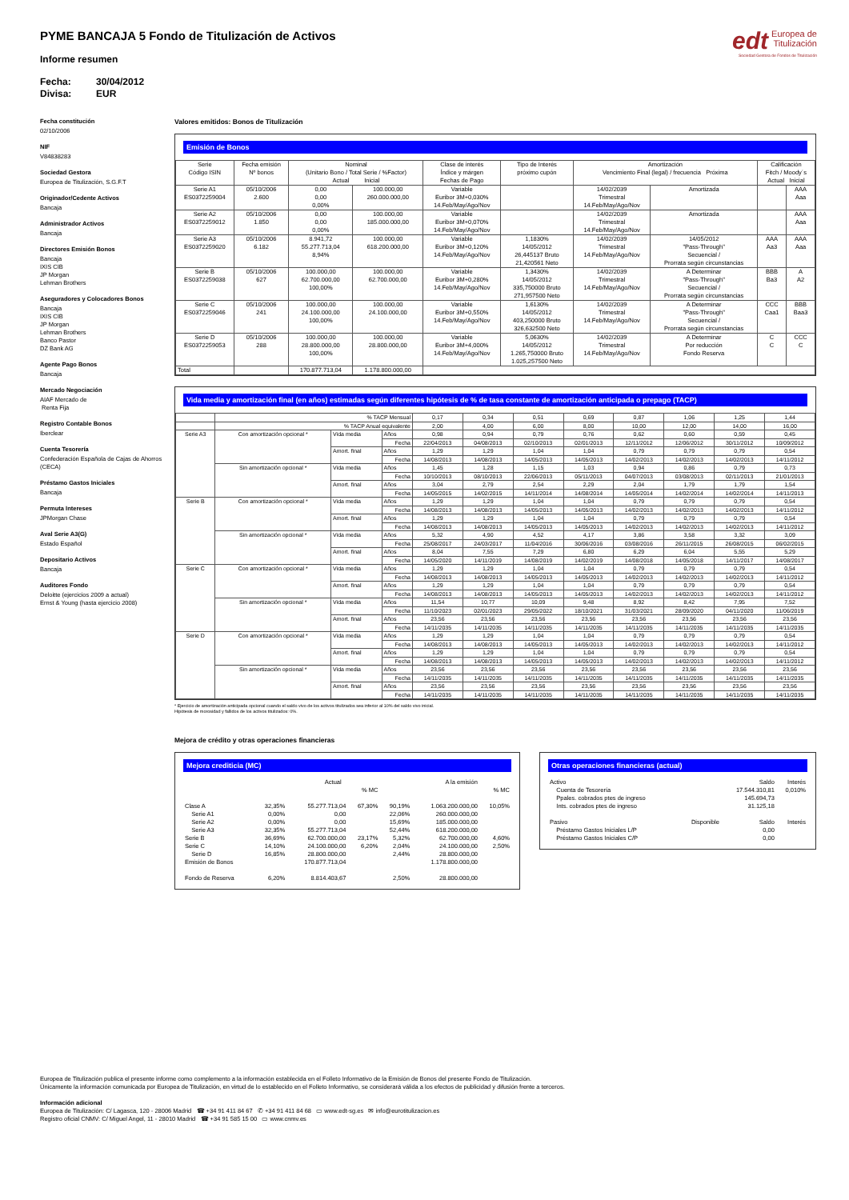edt Europea de
Titulización
Sociedad Gestora de Fondos de Titulización
PYME BANCAJA 5 Fondo de Titulización de Activos
Informe resumen
Fecha: 30/04/2012
Divisa: EUR
Fecha constitución
02/10/2006
NIF
V84838283
Sociedad Gestora
Europea de Titulización, S.G.F.T
Originador/Cedente Activos
Bancaja
Administrador Activos
Bancaja
Directores Emisión Bonos
Bancaja
IXIS CIB
JP Morgan
Lehman Brothers
Aseguradores y Colocadores Bonos
Bancaja
IXIS CIB
JP Morgan
Lehman Brothers
Banco Pastor
DZ Bank AG
Agente Pago Bonos
Bancaja
Mercado Negociación
AIAF Mercado de
Renta Fija
Registro Contable Bonos
Iberclear
Cuenta Tesorería
Confederación Española de Cajas de Ahorros
(CECA)
Préstamo Gastos Iniciales
Bancaja
Permuta Intereses
JPMorgan Chase
Aval Serie A3(G)
Estado Español
Depositario Activos
Bancaja
Auditores Fondo
Deloitte (ejercicios 2009 a actual)
Ernst & Young (hasta ejercicio 2008)
Valores emitidos: Bonos de Titulización
Emisión de Bonos
| Serie Código ISIN | Fecha emisión Nº bonos | Nominal (Unitario Bono / Total Serie / %Factor) Actual Inicial | | Clase de interés Índice y márgen Fechas de Pago | Tipo de Interés próximo cupón | Amortización Vencimiento Final (legal) / frecuencia Próxima | | Calificación Fitch / Moody´s Actual Inicial | |
| --- | --- | --- | --- | --- | --- | --- | --- | --- | --- |
| Serie A1 ES0372259004 | 05/10/2006 2.600 | 0,00 0,00 0,00% | 100.000,00 260.000.000,00 | Variable Euribor 3M+0,030% 14.Feb/May/Ago/Nov | | 14/02/2039 Trimestral 14.Feb/May/Ago/Nov | Amortizada | | AAA Aaa |
| Serie A2 ES0372259012 | 05/10/2006 1.850 | 0,00 0,00 0,00% | 100.000,00 185.000.000,00 | Variable Euribor 3M+0,070% 14.Feb/May/Ago/Nov | | 14/02/2039 Trimestral 14.Feb/May/Ago/Nov | Amortizada | | AAA Aaa |
| Serie A3 ES0372259020 | 05/10/2006 6.182 | 8.941,72 55.277.713,04 8,94% | 100.000,00 618.200.000,00 | Variable Euribor 3M+0,120% 14.Feb/May/Ago/Nov | 1,1830% 14/05/2012 26,445137 Bruto 21,420561 Neto | 14/02/2039 Trimestral 14.Feb/May/Ago/Nov | 14/05/2012 "Pass-Through" Secuencial / Prorrata según circunstancias | AAA Aa3 | AAA Aaa |
| Serie B ES0372259038 | 05/10/2006 627 | 100.000,00 62.700.000,00 100,00% | 100.000,00 62.700.000,00 | Variable Euribor 3M+0,280% 14.Feb/May/Ago/Nov | 1,3430% 14/05/2012 335,750000 Bruto 271,957500 Neto | 14/02/2039 Trimestral 14.Feb/May/Ago/Nov | A Determinar "Pass-Through" Secuencial / Prorrata según circunstancias | BBB Ba3 | A A2 |
| Serie C ES0372259046 | 05/10/2006 241 | 100.000,00 24.100.000,00 100,00% | 100.000,00 24.100.000,00 | Variable Euribor 3M+0,550% 14.Feb/May/Ago/Nov | 1,6130% 14/05/2012 403,250000 Bruto 326,632500 Neto | 14/02/2039 Trimestral 14.Feb/May/Ago/Nov | A Determinar "Pass-Through" Secuencial / Prorrata según circunstancias | CCC Caa1 | BBB Baa3 |
| Serie D ES0372259053 | 05/10/2006 288 | 100.000,00 28.800.000,00 100,00% | 100.000,00 28.800.000,00 | Variable Euribor 3M+4,000% 14.Feb/May/Ago/Nov | 5,0630% 14/05/2012 1.265,750000 Bruto 1.025,257500 Neto | 14/02/2039 Trimestral 14.Feb/May/Ago/Nov | A Determinar Por reducción Fondo Reserva | C C | CCC C |
| Total | | 170.877.713,04 | 1.178.800.000,00 | | | | | | |
Vida media y amortización final (en años) estimadas según diferentes hipótesis de % de tasa constante de amortización anticipada o prepago (TACP)
| | % TACP Mensual | | | 0,17 | 0,34 | 0,51 | 0,69 | 0,87 | 1,06 | 1,25 | 1,44 |
| | % TACP Anual equivalente | | | 2,00 | 4,00 | 6,00 | 8,00 | 10,00 | 12,00 | 14,00 | 16,00 |
| Serie A3 | Con amortización opcional * | Vida media | Años | 0,98 | 0,94 | 0,79 | 0,76 | 0,62 | 0,60 | 0,59 | 0,45 |
| | | | Fecha | 22/04/2013 | 04/08/2013 | 02/10/2013 | 02/01/2013 | 12/11/2012 | 12/06/2012 | 30/11/2012 | 10/09/2012 |
| | | Amort. final | Años | 1,29 | 1,29 | 1,04 | 1,04 | 0,79 | 0,79 | 0,79 | 0,54 |
| | | | Fecha | 14/08/2013 | 14/08/2013 | 14/05/2013 | 14/05/2013 | 14/02/2013 | 14/02/2013 | 14/02/2013 | 14/11/2012 |
| | Sin amortización opcional * | Vida media | Años | 1,45 | 1,28 | 1,15 | 1,03 | 0,94 | 0,86 | 0,79 | 0,73 |
| | | | Fecha | 10/10/2013 | 08/10/2013 | 22/06/2013 | 05/11/2013 | 04/07/2013 | 03/08/2013 | 02/11/2013 | 21/01/2013 |
| | | Amort. final | Años | 3,04 | 2,79 | 2,54 | 2,29 | 2,04 | 1,79 | 1,79 | 1,54 |
| | | | Fecha | 14/05/2015 | 14/02/2015 | 14/11/2014 | 14/08/2014 | 14/05/2014 | 14/02/2014 | 14/02/2014 | 14/11/2013 |
| Serie B | Con amortización opcional * | Vida media | Años | 1,29 | 1,29 | 1,04 | 1,04 | 0,79 | 0,79 | 0,79 | 0,54 |
| | | | Fecha | 14/08/2013 | 14/08/2013 | 14/05/2013 | 14/05/2013 | 14/02/2013 | 14/02/2013 | 14/02/2013 | 14/11/2012 |
| | | Amort. final | Años | 1,29 | 1,29 | 1,04 | 1,04 | 0,79 | 0,79 | 0,79 | 0,54 |
| | | | Fecha | 14/08/2013 | 14/08/2013 | 14/05/2013 | 14/05/2013 | 14/02/2013 | 14/02/2013 | 14/02/2013 | 14/11/2012 |
| | Sin amortización opcional * | Vida media | Años | 5,32 | 4,90 | 4,52 | 4,17 | 3,86 | 3,58 | 3,32 | 3,09 |
| | | | Fecha | 25/08/2017 | 24/03/2017 | 11/04/2016 | 30/06/2016 | 03/08/2016 | 26/11/2015 | 26/08/2015 | 06/02/2015 |
| | | Amort. final | Años | 8,04 | 7,55 | 7,29 | 6,80 | 6,29 | 6,04 | 5,55 | 5,29 |
| | | | Fecha | 14/05/2020 | 14/11/2019 | 14/08/2019 | 14/02/2019 | 14/08/2018 | 14/05/2018 | 14/11/2017 | 14/08/2017 |
| Serie C | Con amortización opcional * | Vida media | Años | 1,29 | 1,29 | 1,04 | 1,04 | 0,79 | 0,79 | 0,79 | 0,54 |
| | | | Fecha | 14/08/2013 | 14/08/2013 | 14/05/2013 | 14/05/2013 | 14/02/2013 | 14/02/2013 | 14/02/2013 | 14/11/2012 |
| | | Amort. final | Años | 1,29 | 1,29 | 1,04 | 1,04 | 0,79 | 0,79 | 0,79 | 0,54 |
| | | | Fecha | 14/08/2013 | 14/08/2013 | 14/05/2013 | 14/05/2013 | 14/02/2013 | 14/02/2013 | 14/02/2013 | 14/11/2012 |
| | Sin amortización opcional * | Vida media | Años | 11,54 | 10,77 | 10,09 | 9,48 | 8,92 | 8,42 | 7,95 | 7,52 |
| | | | Fecha | 11/10/2023 | 02/01/2023 | 29/05/2022 | 18/10/2021 | 31/03/2021 | 28/09/2020 | 04/11/2020 | 11/06/2019 |
| | | Amort. final | Años | 23,56 | 23,56 | 23,56 | 23,56 | 23,56 | 23,56 | 23,56 | 23,56 |
| | | | Fecha | 14/11/2035 | 14/11/2035 | 14/11/2035 | 14/11/2035 | 14/11/2035 | 14/11/2035 | 14/11/2035 | 14/11/2035 |
| Serie D | Con amortización opcional * | Vida media | Años | 1,29 | 1,29 | 1,04 | 1,04 | 0,79 | 0,79 | 0,79 | 0,54 |
| | | | Fecha | 14/08/2013 | 14/08/2013 | 14/05/2013 | 14/05/2013 | 14/02/2013 | 14/02/2013 | 14/02/2013 | 14/11/2012 |
| | | Amort. final | Años | 1,29 | 1,29 | 1,04 | 1,04 | 0,79 | 0,79 | 0,79 | 0,54 |
| | | | Fecha | 14/08/2013 | 14/08/2013 | 14/05/2013 | 14/05/2013 | 14/02/2013 | 14/02/2013 | 14/02/2013 | 14/11/2012 |
| | Sin amortización opcional * | Vida media | Años | 23,56 | 23,56 | 23,56 | 23,56 | 23,56 | 23,56 | 23,56 | 23,56 |
| | | | Fecha | 14/11/2035 | 14/11/2035 | 14/11/2035 | 14/11/2035 | 14/11/2035 | 14/11/2035 | 14/11/2035 | 14/11/2035 |
| | | Amort. final | Años | 23,56 | 23,56 | 23,56 | 23,56 | 23,56 | 23,56 | 23,56 | 23,56 |
| | | | Fecha | 14/11/2035 | 14/11/2035 | 14/11/2035 | 14/11/2035 | 14/11/2035 | 14/11/2035 | 14/11/2035 | 14/11/2035 |
* Ejercicio de amortización anticipada opcional cuando el saldo vivo de los activos titulizados sea inferior al 10% del saldo vivo inicial.
Hipótesis de morosidad y fallidos de los activos titulizados: 0%.
Mejora de crédito y otras operaciones financieras
Mejora crediticia (MC)
| | | Actual | | | A la emisión | |
| | | | % MC | | | % MC |
| Clase A | 32,35% | 55.277.713,04 | 67,30% | 90,19% | 1.063.200.000,00 | 10,05% |
| Serie A1 | 0,00% | 0,00 | | 22,06% | 260.000.000,00 | |
| Serie A2 | 0,00% | 0,00 | | 15,69% | 185.000.000,00 | |
| Serie A3 | 32,35% | 55.277.713,04 | | 52,44% | 618.200.000,00 | |
| Serie B | 36,69% | 62.700.000,00 | 23,17% | 5,32% | 62.700.000,00 | 4,60% |
| Serie C | 14,10% | 24.100.000,00 | 6,20% | 2,04% | 24.100.000,00 | 2,50% |
| Serie D | 16,85% | 28.800.000,00 | | 2,44% | 28.800.000,00 | |
| Emisión de Bonos | | 170.877.713,04 | | | 1.178.800.000,00 | |
| Fondo de Reserva | 6,20% | 8.814.403,67 | | 2,50% | 28.800.000,00 | |
Otras operaciones financieras (actual)
| Activo | | Saldo | Interés |
| Cuenta de Tesorería | | 17.544.310,81 | 0,010% |
| Ppales. cobrados ptes de ingreso | | 145.694,73 | |
| Ints. cobrados ptes de ingreso | | 31.125,18 | |
| Pasivo | Disponible | Saldo | Interés |
| Préstamo Gastos Iniciales L/P | | 0,00 | |
| Préstamo Gastos Iniciales C/P | | 0,00 | |
Europea de Titulización publica el presente informe como complemento a la información establecida en el Folleto Informativo de la Emisión de Bonos del presente Fondo de Titulización.
Únicamente la información comunicada por Europea de Titulización, en virtud de lo establecido en el Folleto Informativo, se considerará válida a los efectos de publicidad y difusión frente a terceros.
Información adicional
Europea de Titulización: C/ Lagasca, 120 - 28006 Madrid ☎ +34 91 411 84 67 ✆ +34 91 411 84 68 ▭ www.edt-sg.es ✉ info@eurotitulizacion.es
Registro oficial CNMV: C/ Miguel Angel, 11 - 28010 Madrid ☎ +34 91 585 15 00 ▭ www.cnmv.es